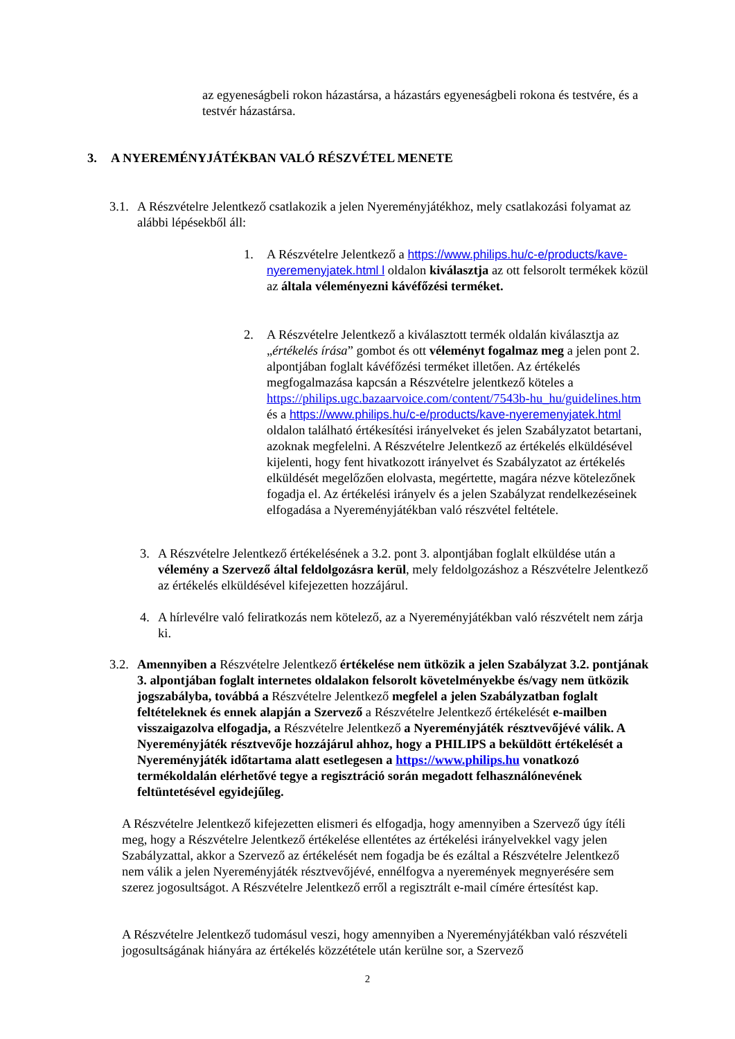az egyeneságbeli rokon házastársa, a házastárs egyeneságbeli rokona és testvére, és a testvér házastársa.
3. A NYEREMÉNYJÁTÉKBAN VALÓ RÉSZVÉTEL MENETE
3.1. A Részvételre Jelentkező csatlakozik a jelen Nyereményjátékhoz, mely csatlakozási folyamat az alábbi lépésekből áll:
1. A Részvételre Jelentkező a https://www.philips.hu/c-e/products/kave-nyeremenyjatek.html l oldalon kiválasztja az ott felsorolt termékek közül az általa véleményezni kávéfőzési terméket.
2. A Részvételre Jelentkező a kiválasztott termék oldalán kiválasztja az „értékelés írása” gombot és ott véleményt fogalmaz meg a jelen pont 2. alpontjában foglalt kávéfőzési terméket illetően. Az értékelés megfogalmazása kapcsán a Részvételre jelentkező köteles a https://philips.ugc.bazaarvoice.com/content/7543b-hu_hu/guidelines.htm és a https://www.philips.hu/c-e/products/kave-nyeremenyjatek.html oldalon található értékesítési irányelveket és jelen Szabályzatot betartani, azoknak megfelelni. A Részvételre Jelentkező az értékelés elküldésével kijelenti, hogy fent hivatkozott irányelvet és Szabályzatot az értékelés elküldését megelőzően elolvasta, megértette, magára nézve kötelezőnek fogadja el. Az értékelési irányelv és a jelen Szabályzat rendelkezéseinek elfogadása a Nyereményjátékban való részvétel feltétele.
3. A Részvételre Jelentkező értékelésének a 3.2. pont 3. alpontjában foglalt elküldése után a vélemény a Szervező által feldolgozásra kerül, mely feldolgozáshoz a Részvételre Jelentkező az értékelés elküldésével kifejezetten hozzájárul.
4. A hírlevélre való feliratkozás nem kötelező, az a Nyereményjátékban való részvételt nem zárja ki.
3.2. Amennyiben a Részvételre Jelentkező értékelése nem ütközik a jelen Szabályzat 3.2. pontjának 3. alpontjában foglalt internetes oldalakon felsorolt követelményekbe és/vagy nem ütközik jogszabályba, továbbá a Részvételre Jelentkező megfelel a jelen Szabályzatban foglalt feltételeknek és ennek alapján a Szervező a Részvételre Jelentkező értékelését e-mailben visszaigazolva elfogadja, a Részvételre Jelentkező a Nyereményjáték résztvevőjévé válik. A Nyereményjáték résztvevője hozzájárul ahhoz, hogy a PHILIPS a beküldött értékelését a Nyereményjáték időtartama alatt esetlegesen a https://www.philips.hu vonatkozó termékoldalán elérhetővé tegye a regisztráció során megadott felhasználónevének feltüntetésével egyidejűleg.
A Részvételre Jelentkező kifejezetten elismeri és elfogadja, hogy amennyiben a Szervező úgy ítéli meg, hogy a Részvételre Jelentkező értékelése ellentétes az értékelési irányelvekkel vagy jelen Szabályzattal, akkor a Szervező az értékelését nem fogadja be és ezáltal a Részvételre Jelentkező nem válik a jelen Nyereményjáték résztvevőjévé, ennélfogva a nyeremények megnyerésére sem szerez jogosultságot. A Részvételre Jelentkező erről a regisztrált e-mail címére értesítést kap.
A Részvételre Jelentkező tudomásul veszi, hogy amennyiben a Nyereményjátékban való részvételi jogosultságának hiányára az értékelés közzététele után kerülne sor, a Szervező
2